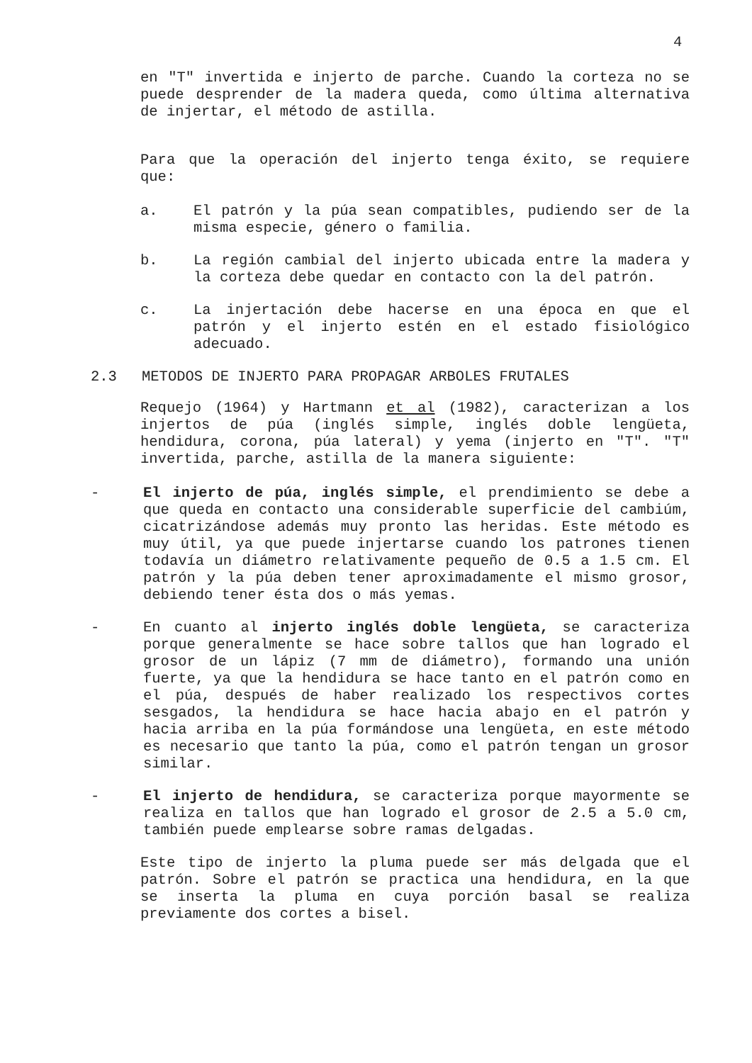4
en "T" invertida e injerto de parche. Cuando la corteza no se puede desprender de la madera queda, como última alternativa de injertar, el método de astilla.
Para que la operación del injerto tenga éxito, se requiere que:
a. El patrón y la púa sean compatibles, pudiendo ser de la misma especie, género o familia.
b. La región cambial del injerto ubicada entre la madera y la corteza debe quedar en contacto con la del patrón.
c. La injertación debe hacerse en una época en que el patrón y el injerto estén en el estado fisiológico adecuado.
2.3 METODOS DE INJERTO PARA PROPAGAR ARBOLES FRUTALES
Requejo (1964) y Hartmann et al (1982), caracterizan a los injertos de púa (inglés simple, inglés doble lengüeta, hendidura, corona, púa lateral) y yema (injerto en "T". "T" invertida, parche, astilla de la manera siguiente:
- El injerto de púa, inglés simple, el prendimiento se debe a que queda en contacto una considerable superficie del cambiúm, cicatrizándose además muy pronto las heridas. Este método es muy útil, ya que puede injertarse cuando los patrones tienen todavía un diámetro relativamente pequeño de 0.5 a 1.5 cm. El patrón y la púa deben tener aproximadamente el mismo grosor, debiendo tener ésta dos o más yemas.
- En cuanto al injerto inglés doble lengüeta, se caracteriza porque generalmente se hace sobre tallos que han logrado el grosor de un lápiz (7 mm de diámetro), formando una unión fuerte, ya que la hendidura se hace tanto en el patrón como en el púa, después de haber realizado los respectivos cortes sesgados, la hendidura se hace hacia abajo en el patrón y hacia arriba en la púa formándose una lengüeta, en este método es necesario que tanto la púa, como el patrón tengan un grosor similar.
- El injerto de hendidura, se caracteriza porque mayormente se realiza en tallos que han logrado el grosor de 2.5 a 5.0 cm, también puede emplearse sobre ramas delgadas.
Este tipo de injerto la pluma puede ser más delgada que el patrón. Sobre el patrón se practica una hendidura, en la que se inserta la pluma en cuya porción basal se realiza previamente dos cortes a bisel.